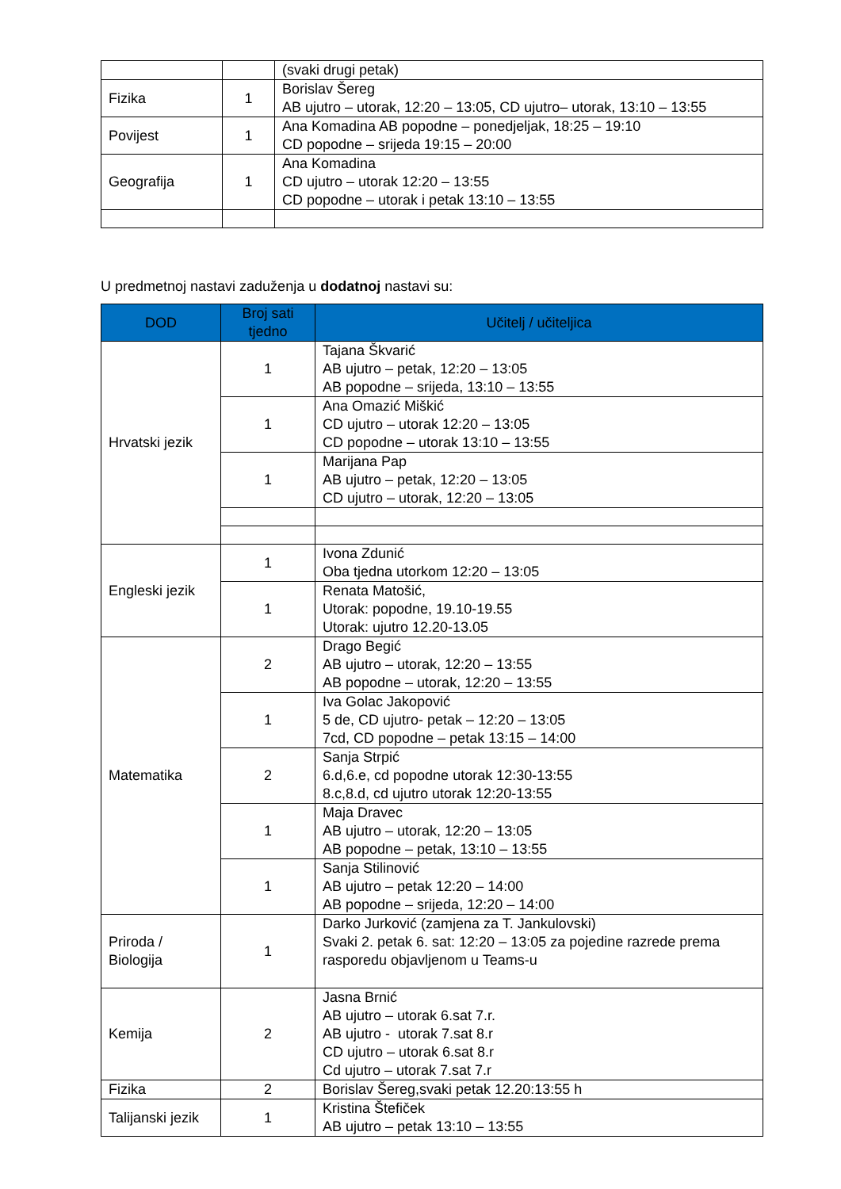| | | (svaki drugi petak) |
| Fizika | 1 | Borislav Šereg AB ujutro – utorak, 12:20 – 13:05, CD ujutro– utorak, 13:10 – 13:55 |
| Povijest | 1 | Ana Komadina AB popodne – ponedjeljak, 18:25 – 19:10 CD popodne – srijeda 19:15 – 20:00 |
| Geografija | 1 | Ana Komadina CD ujutro – utorak 12:20 – 13:55 CD popodne – utorak i petak 13:10 – 13:55 |
U predmetnoj nastavi zaduženja u dodatnoj nastavi su:
| DOD | Broj sati tjedno | Učitelj / učiteljica |
| --- | --- | --- |
| Hrvatski jezik | 1 | Tajana Škvarić AB ujutro – petak, 12:20 – 13:05 AB popodne – srijeda, 13:10 – 13:55 |
| | 1 | Ana Omazić Miškić CD ujutro – utorak 12:20 – 13:05 CD popodne – utorak 13:10 – 13:55 |
| | 1 | Marijana Pap AB ujutro – petak, 12:20 – 13:05 CD ujutro – utorak, 12:20 – 13:05 |
| Engleski jezik | 1 | Ivona Zdunić Oba tjedna utorkom 12:20 – 13:05 |
| | 1 | Renata Matošić, Utorak: popodne, 19.10-19.55 Utorak: ujutro 12.20-13.05 |
| Matematika | 2 | Drago Begić AB ujutro – utorak, 12:20 – 13:55 AB popodne – utorak, 12:20 – 13:55 |
| | 1 | Iva Golac Jakopović 5 de, CD ujutro- petak – 12:20 – 13:05 7cd, CD popodne – petak 13:15 – 14:00 |
| | 2 | Sanja Strpić 6.d,6.e, cd popodne utorak 12:30-13:55 8.c,8.d, cd ujutro utorak 12:20-13:55 |
| | 1 | Maja Dravec AB ujutro – utorak, 12:20 – 13:05 AB popodne – petak, 13:10 – 13:55 |
| | 1 | Sanja Stilinović AB ujutro – petak 12:20 – 14:00 AB popodne – srijeda, 12:20 – 14:00 |
| Priroda / Biologija | 1 | Darko Jurković (zamjena za T. Jankulovski) Svaki 2. petak 6. sat: 12:20 – 13:05 za pojedine razrede prema rasporedu objavljenom u Teams-u |
| Kemija | 2 | Jasna Brnić AB ujutro – utorak 6.sat 7.r. AB ujutro - utorak 7.sat 8.r CD ujutro – utorak 6.sat 8.r Cd ujutro – utorak 7.sat 7.r |
| Fizika | 2 | Borislav Šereg,svaki petak 12.20:13:55 h |
| Talijanski jezik | 1 | Kristina Štefiček AB ujutro – petak 13:10 – 13:55 |